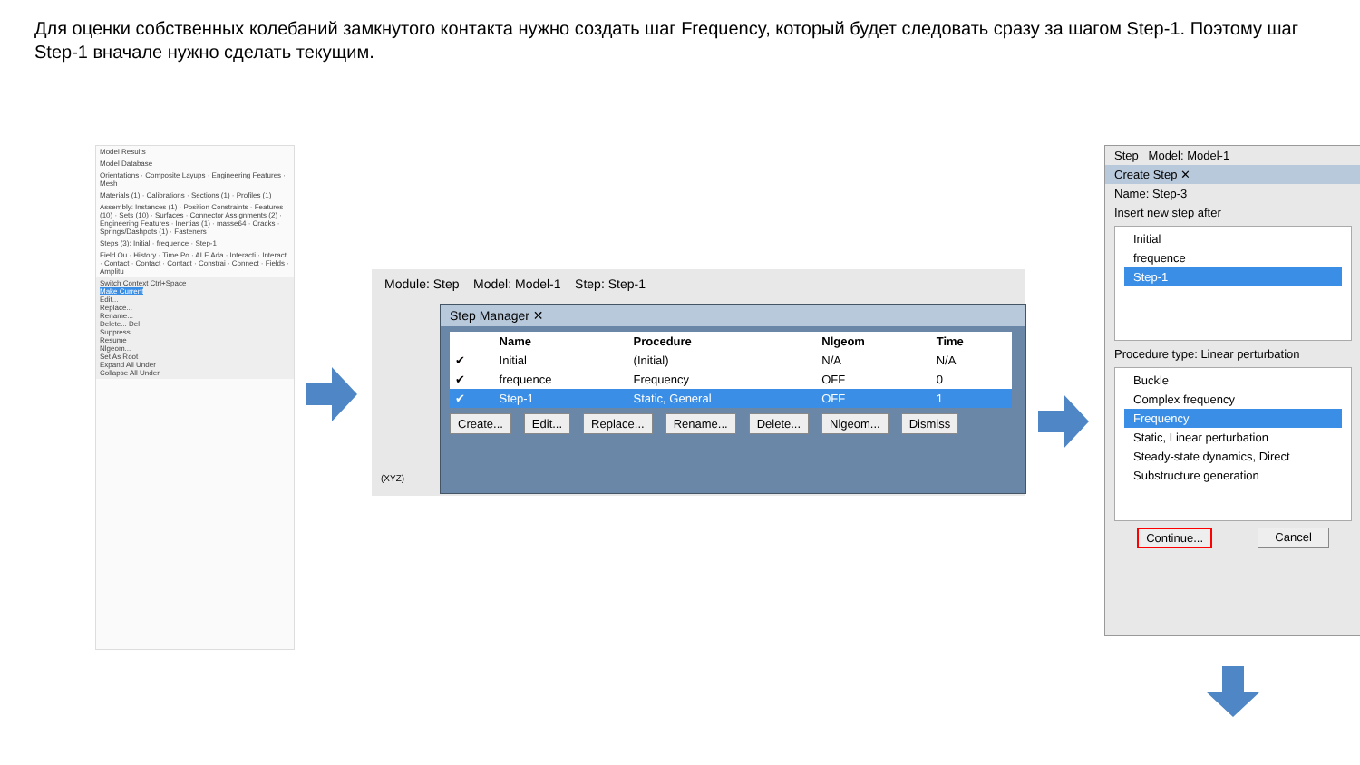Для оценки собственных колебаний замкнутого контакта нужно создать шаг Frequency, который будет следовать сразу за шагом Step-1. Поэтому шаг Step-1 вначале нужно сделать текущим.
Model Results
Model Database
Orientations · Composite Layups · Engineering Features · Mesh
Materials (1) · Calibrations · Sections (1) · Profiles (1)
Assembly: Instances (1) · Position Constraints · Features (10) · Sets (10) · Surfaces · Connector Assignments (2) · Engineering Features · Inertias (1) · masse64 · Cracks · Springs/Dashpots (1) · Fasteners
Steps (3): Initial · frequence · Step-1
Field Ou · History · Time Po · ALE Ada · Interacti · Interacti · Contact · Contact · Contact · Constrai · Connect · Fields · Amplitu
Switch Context Ctrl+Space
Make Current
Edit...
Replace...
Rename...
Delete... Del
Suppress
Resume
Nlgeom...
Set As Root
Expand All Under
Collapse All Under
Module: Step Model: Model-1 Step: Step-1
Step Manager ✕
| | Name | Procedure | Nlgeom | Time |
| --- | --- | --- | --- | --- |
| ✔ | Initial | (Initial) | N/A | N/A |
| ✔ | frequence | Frequency | OFF | 0 |
| ✔ | Step-1 | Static, General | OFF | 1 |
Create... Edit... Replace... Rename... Delete... Nlgeom... Dismiss
(XYZ)
Step Model: Model-1
Create Step ✕
Name: Step-3
Insert new step after
Initial
frequence
Step-1
Procedure type: Linear perturbation
Buckle
Complex frequency
Frequency
Static, Linear perturbation
Steady-state dynamics, Direct
Substructure generation
Continue... Cancel